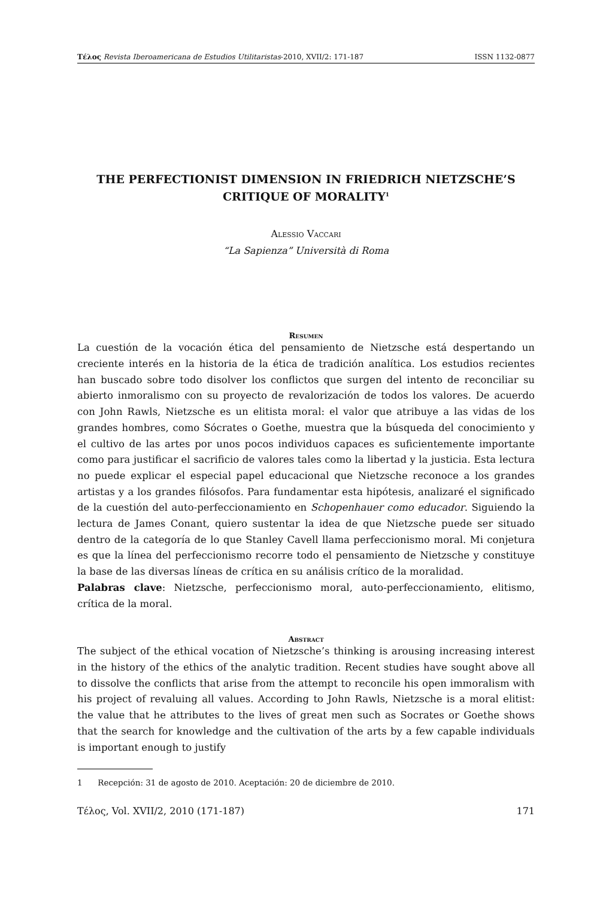Τέλος Revista Iberoamericana de Estudios Utilitaristas-2010, XVII/2: 171-187 ISSN 1132-0877
THE PERFECTIONIST DIMENSION IN FRIEDRICH NIETZSCHE’S CRITIQUE OF MORALITY<sup>1</sup>
Alessio Vaccari
“La Sapienza” Università di Roma
Resumen
La cuestión de la vocación ética del pensamiento de Nietzsche está despertando un creciente interés en la historia de la ética de tradición analítica. Los estudios recientes han buscado sobre todo disolver los conflictos que surgen del intento de reconciliar su abierto inmoralismo con su proyecto de revalorización de todos los valores. De acuerdo con John Rawls, Nietzsche es un elitista moral: el valor que atribuye a las vidas de los grandes hombres, como Sócrates o Goethe, muestra que la búsqueda del conocimiento y el cultivo de las artes por unos pocos individuos capaces es suficientemente importante como para justificar el sacrificio de valores tales como la libertad y la justicia. Esta lectura no puede explicar el especial papel educacional que Nietzsche reconoce a los grandes artistas y a los grandes filósofos. Para fundamentar esta hipótesis, analizaré el significado de la cuestión del auto-perfeccionamiento en Schopenhauer como educador. Siguiendo la lectura de James Conant, quiero sustentar la idea de que Nietzsche puede ser situado dentro de la categoría de lo que Stanley Cavell llama perfeccionismo moral. Mi conjetura es que la línea del perfeccionismo recorre todo el pensamiento de Nietzsche y constituye la base de las diversas líneas de crítica en su análisis crítico de la moralidad.
Palabras clave: Nietzsche, perfeccionismo moral, auto-perfeccionamiento, elitismo, crítica de la moral.
Abstract
The subject of the ethical vocation of Nietzsche’s thinking is arousing increasing interest in the history of the ethics of the analytic tradition. Recent studies have sought above all to dissolve the conflicts that arise from the attempt to reconcile his open immoralism with his project of revaluing all values. According to John Rawls, Nietzsche is a moral elitist: the value that he attributes to the lives of great men such as Socrates or Goethe shows that the search for knowledge and the cultivation of the arts by a few capable individuals is important enough to justify
1 Recepción: 31 de agosto de 2010. Aceptación: 20 de diciembre de 2010.
Τέλος, Vol. XVII/2, 2010 (171-187) 171